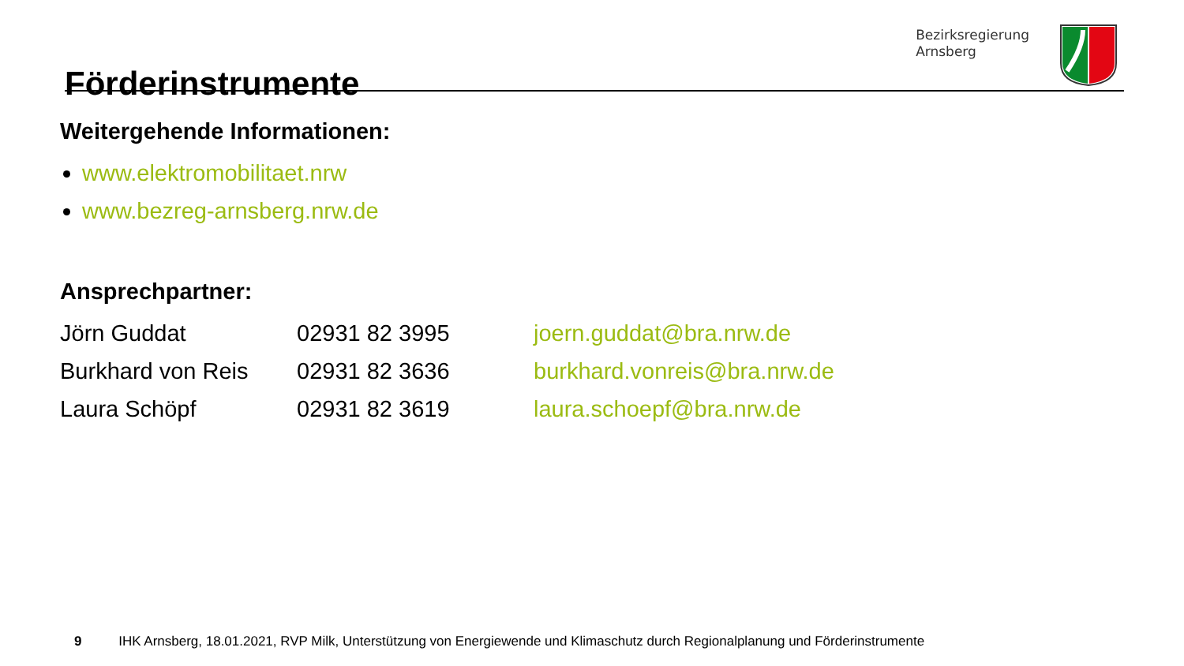Förderinstrumente
Bezirksregierung
Arnsberg
Weitergehende Informationen:
www.elektromobilitaet.nrw
www.bezreg-arnsberg.nrw.de
Ansprechpartner:
| Jörn Guddat | 02931 82 3995 | joern.guddat@bra.nrw.de |
| Burkhard von Reis | 02931 82 3636 | burkhard.vonreis@bra.nrw.de |
| Laura Schöpf | 02931 82 3619 | laura.schoepf@bra.nrw.de |
9 IHK Arnsberg, 18.01.2021, RVP Milk, Unterstützung von Energiewende und Klimaschutz durch Regionalplanung und Förderinstrumente